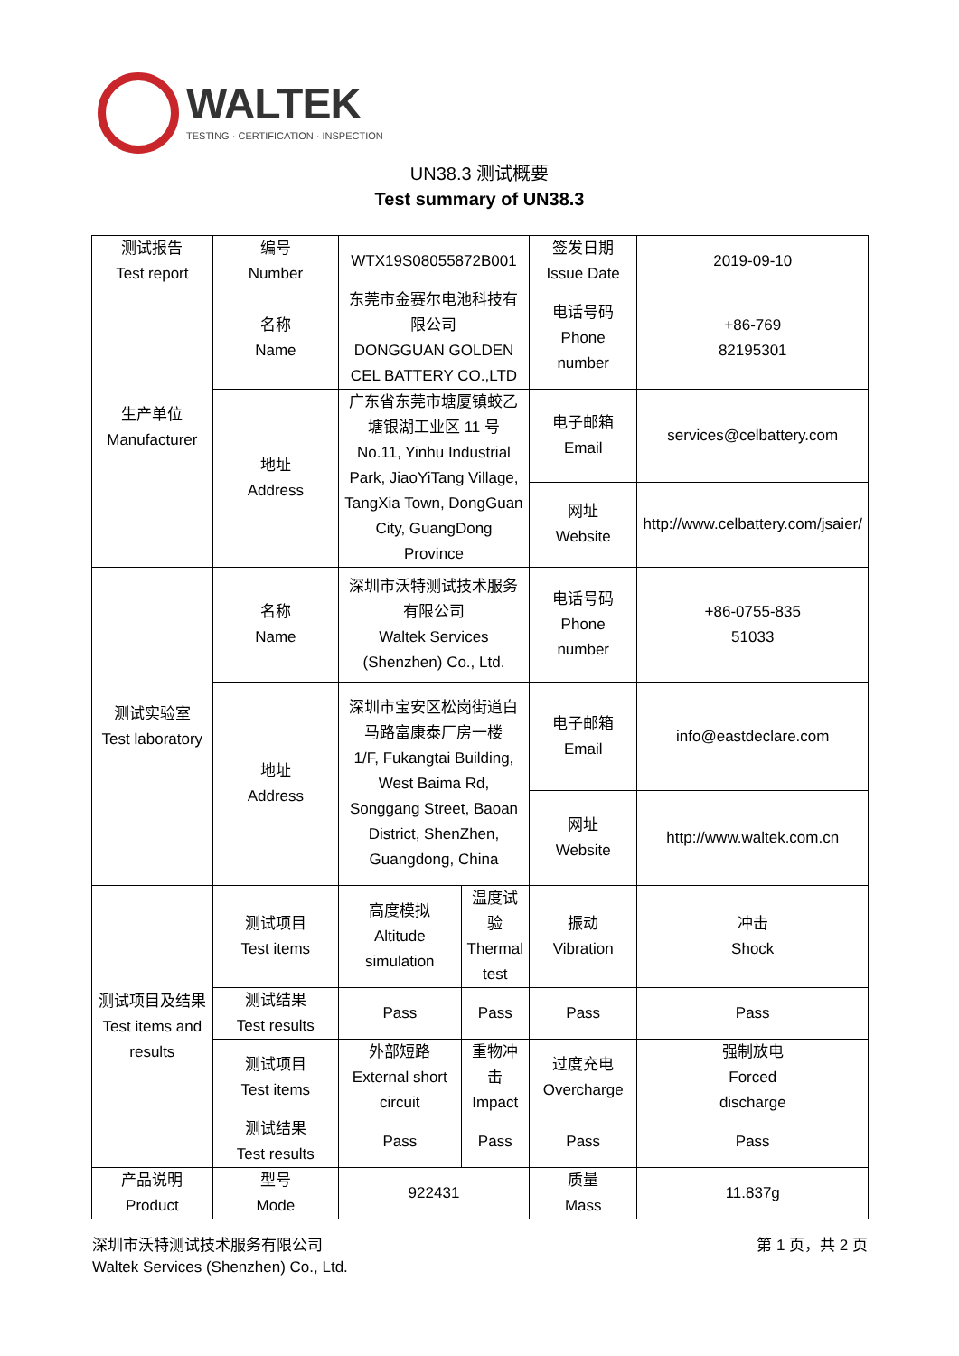WALTEK
TESTING · CERTIFICATION · INSPECTION
UN38.3 测试概要
Test summary of UN38.3
| 测试报告 Test report | 编号 Number | WTX19S08055872B001 | | 签发日期 Issue Date | 2019-09-10 |
| 生产单位 Manufacturer | 名称 Name | 东莞市金赛尔电池科技有限公司 DONGGUAN GOLDEN CEL BATTERY CO.,LTD | | 电话号码 Phone number | +86-769 82195301 |
| | 地址 Address | 广东省东莞市塘厦镇蛟乙塘银湖工业区 11 号 No.11, Yinhu Industrial Park, JiaoYiTang Village, TangXia Town, DongGuan City, GuangDong Province | | 电子邮箱 Email | services@celbattery.com |
| | | | | 网址 Website | http://www.celbattery.com/jsaier/ |
| 测试实验室 Test laboratory | 名称 Name | 深圳市沃特测试技术服务有限公司 Waltek Services (Shenzhen) Co., Ltd. | | 电话号码 Phone number | +86-0755-835 51033 |
| | 地址 Address | 深圳市宝安区松岗街道白马路富康泰厂房一楼 1/F, Fukangtai Building, West Baima Rd, Songgang Street, Baoan District, ShenZhen, Guangdong, China | | 电子邮箱 Email | info@eastdeclare.com |
| | | | | 网址 Website | http://www.waltek.com.cn |
| 测试项目及结果 Test items and results | 测试项目 Test items | 高度模拟 Altitude simulation | 温度试验 Thermal test | 振动 Vibration | 冲击 Shock |
| | 测试结果 Test results | Pass | Pass | Pass | Pass |
| | 测试项目 Test items | 外部短路 External short circuit | 重物冲击 Impact | 过度充电 Overcharge | 强制放电 Forced discharge |
| | 测试结果 Test results | Pass | Pass | Pass | Pass |
| 产品说明 Product | 型号 Mode | 922431 | | 质量 Mass | 11.837g |
深圳市沃特测试技术服务有限公司
Waltek Services (Shenzhen) Co., Ltd.
第 1 页，共 2 页